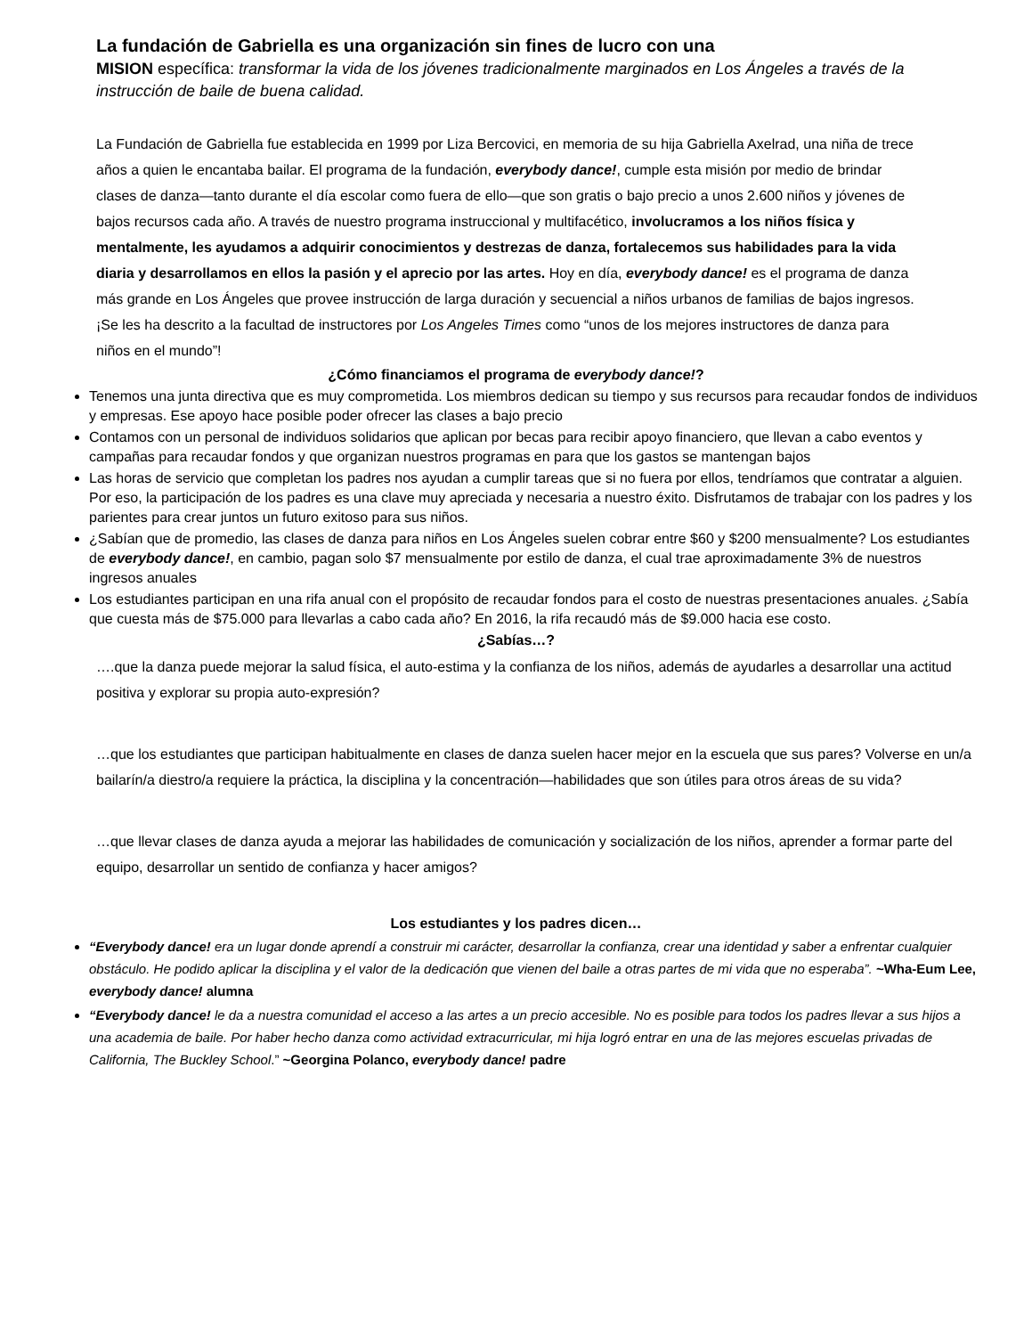La fundación de Gabriella es una organización sin fines de lucro con una
MISION específica: transformar la vida de los jóvenes tradicionalmente marginados en Los Ángeles a través de la instrucción de baile de buena calidad.
La Fundación de Gabriella fue establecida en 1999 por Liza Bercovici, en memoria de su hija Gabriella Axelrad, una niña de trece años a quien le encantaba bailar. El programa de la fundación, everybody dance!, cumple esta misión por medio de brindar clases de danza—tanto durante el día escolar como fuera de ello—que son gratis o bajo precio a unos 2.600 niños y jóvenes de bajos recursos cada año. A través de nuestro programa instruccional y multifacético, involucramos a los niños física y mentalmente, les ayudamos a adquirir conocimientos y destrezas de danza, fortalecemos sus habilidades para la vida diaria y desarrollamos en ellos la pasión y el aprecio por las artes. Hoy en día, everybody dance! es el programa de danza más grande en Los Ángeles que provee instrucción de larga duración y secuencial a niños urbanos de familias de bajos ingresos. ¡Se les ha descrito a la facultad de instructores por Los Angeles Times como “unos de los mejores instructores de danza para niños en el mundo”!
¿Cómo financiamos el programa de everybody dance!?
Tenemos una junta directiva que es muy comprometida. Los miembros dedican su tiempo y sus recursos para recaudar fondos de individuos y empresas. Ese apoyo hace posible poder ofrecer las clases a bajo precio
Contamos con un personal de individuos solidarios que aplican por becas para recibir apoyo financiero, que llevan a cabo eventos y campañas para recaudar fondos y que organizan nuestros programas en para que los gastos se mantengan bajos
Las horas de servicio que completan los padres nos ayudan a cumplir tareas que si no fuera por ellos, tendríamos que contratar a alguien. Por eso, la participación de los padres es una clave muy apreciada y necesaria a nuestro éxito. Disfrutamos de trabajar con los padres y los parientes para crear juntos un futuro exitoso para sus niños.
¿Sabían que de promedio, las clases de danza para niños en Los Ángeles suelen cobrar entre $60 y $200 mensualmente? Los estudiantes de everybody dance!, en cambio, pagan solo $7 mensualmente por estilo de danza, el cual trae aproximadamente 3% de nuestros ingresos anuales
Los estudiantes participan en una rifa anual con el propósito de recaudar fondos para el costo de nuestras presentaciones anuales. ¿Sabía que cuesta más de $75.000 para llevarlas a cabo cada año? En 2016, la rifa recaudó más de $9.000 hacia ese costo.
¿Sabías…?
….que la danza puede mejorar la salud física, el auto-estima y la confianza de los niños, además de ayudarles a desarrollar una actitud positiva y explorar su propia auto-expresión?
…que los estudiantes que participan habitualmente en clases de danza suelen hacer mejor en la escuela que sus pares? Volverse en un/a bailarín/a diestro/a requiere la práctica, la disciplina y la concentración—habilidades que son útiles para otros áreas de su vida?
…que llevar clases de danza ayuda a mejorar las habilidades de comunicación y socialización de los niños, aprender a formar parte del equipo, desarrollar un sentido de confianza y hacer amigos?
Los estudiantes y los padres dicen…
“Everybody dance! era un lugar donde aprendí a construir mi carácter, desarrollar la confianza, crear una identidad y saber a enfrentar cualquier obstáculo. He podido aplicar la disciplina y el valor de la dedicación que vienen del baile a otras partes de mi vida que no esperaba”. ~Wha-Eum Lee, everybody dance! alumna
“Everybody dance! le da a nuestra comunidad el acceso a las artes a un precio accesible. No es posible para todos los padres llevar a sus hijos a una academia de baile. Por haber hecho danza como actividad extracurricular, mi hija logró entrar en una de las mejores escuelas privadas de California, The Buckley School.” ~Georgina Polanco, everybody dance! padre